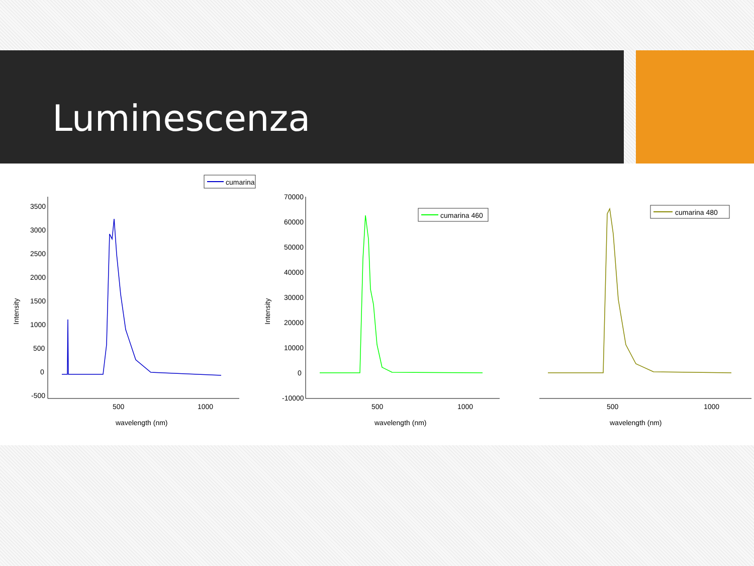Luminescenza
cumarina
3500
3000
2500
2000
1500
1000
500
0
-500
500
1000
wavelength (nm)
Intensity
cumarina 460
70000
60000
50000
40000
30000
20000
10000
0
-10000
500
1000
wavelength (nm)
Intensity
cumarina 480
500
1000
wavelength (nm)